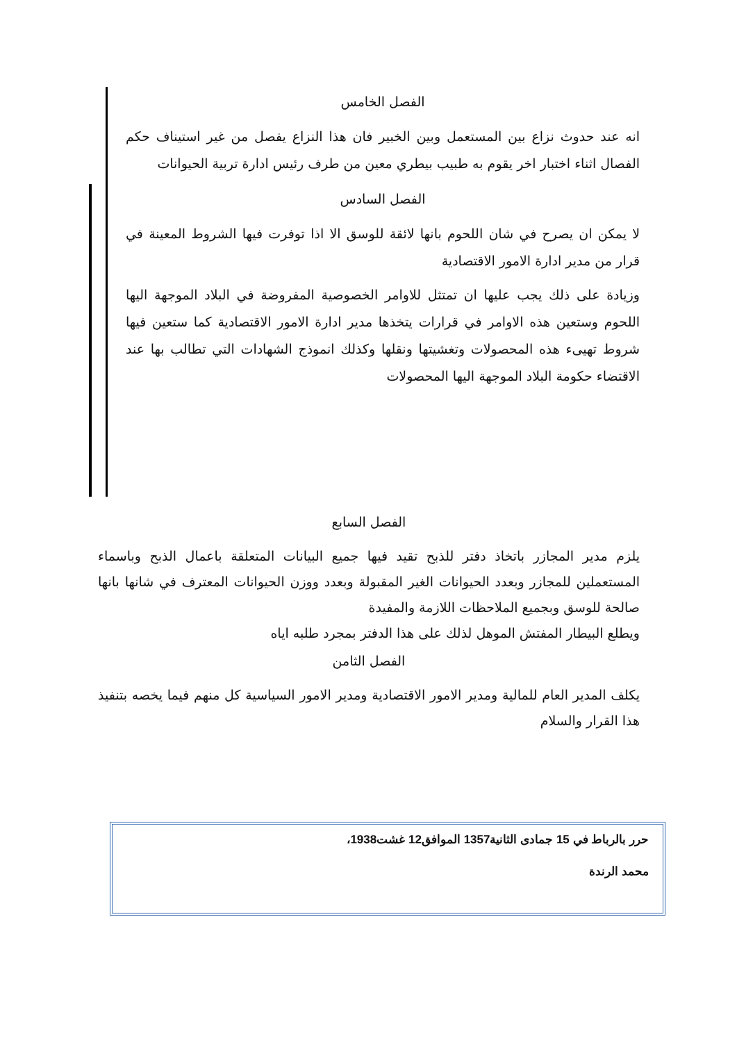الفصل الخامس
انه عند حدوث نزاع بين المستعمل وبين الخبير فان هذا النزاع يفصل من غير استيناف حكم الفصال اثناء اختبار اخر يقوم به طبيب بيطري معين من طرف رئيس ادارة تربية الحيوانات
الفصل السادس
لا يمكن ان يصرح في شان اللحوم بانها لائقة للوسق الا اذا توفرت فيها الشروط المعينة في قرار من مدير ادارة الامور الاقتصادية
وزيادة على ذلك يجب عليها ان تمتثل للاوامر الخصوصية المفروضة في البلاد الموجهة اليها اللحوم وستعين هذه الاوامر في قرارات يتخذها مدير ادارة الامور الاقتصادية كما ستعين فيها شروط تهيىء هذه المحصولات وتغشيتها ونقلها وكذلك انموذج الشهادات التي تطالب بها عند الاقتضاء حكومة البلاد الموجهة اليها المحصولات
الفصل السابع
يلزم مدير المجازر باتخاذ دفتر للذبح تقيد فيها جميع البيانات المتعلقة باعمال الذبح وباسماء المستعملين للمجازر وبعدد الحيوانات الغير المقبولة وبعدد ووزن الحيوانات المعترف في شانها بانها صالحة للوسق وبجميع الملاحظات اللازمة والمفيدة
ويطلع البيطار المفتش الموهل لذلك على هذا الدفتر بمجرد طلبه اياه
الفصل الثامن
يكلف المدير العام للمالية ومدير الامور الاقتصادية ومدير الامور السياسية كل منهم فيما يخصه بتنفيذ هذا القرار والسلام
حرر بالرباط في 15 جمادى الثانية1357 الموافق12 غشت1938،
محمد الرندة